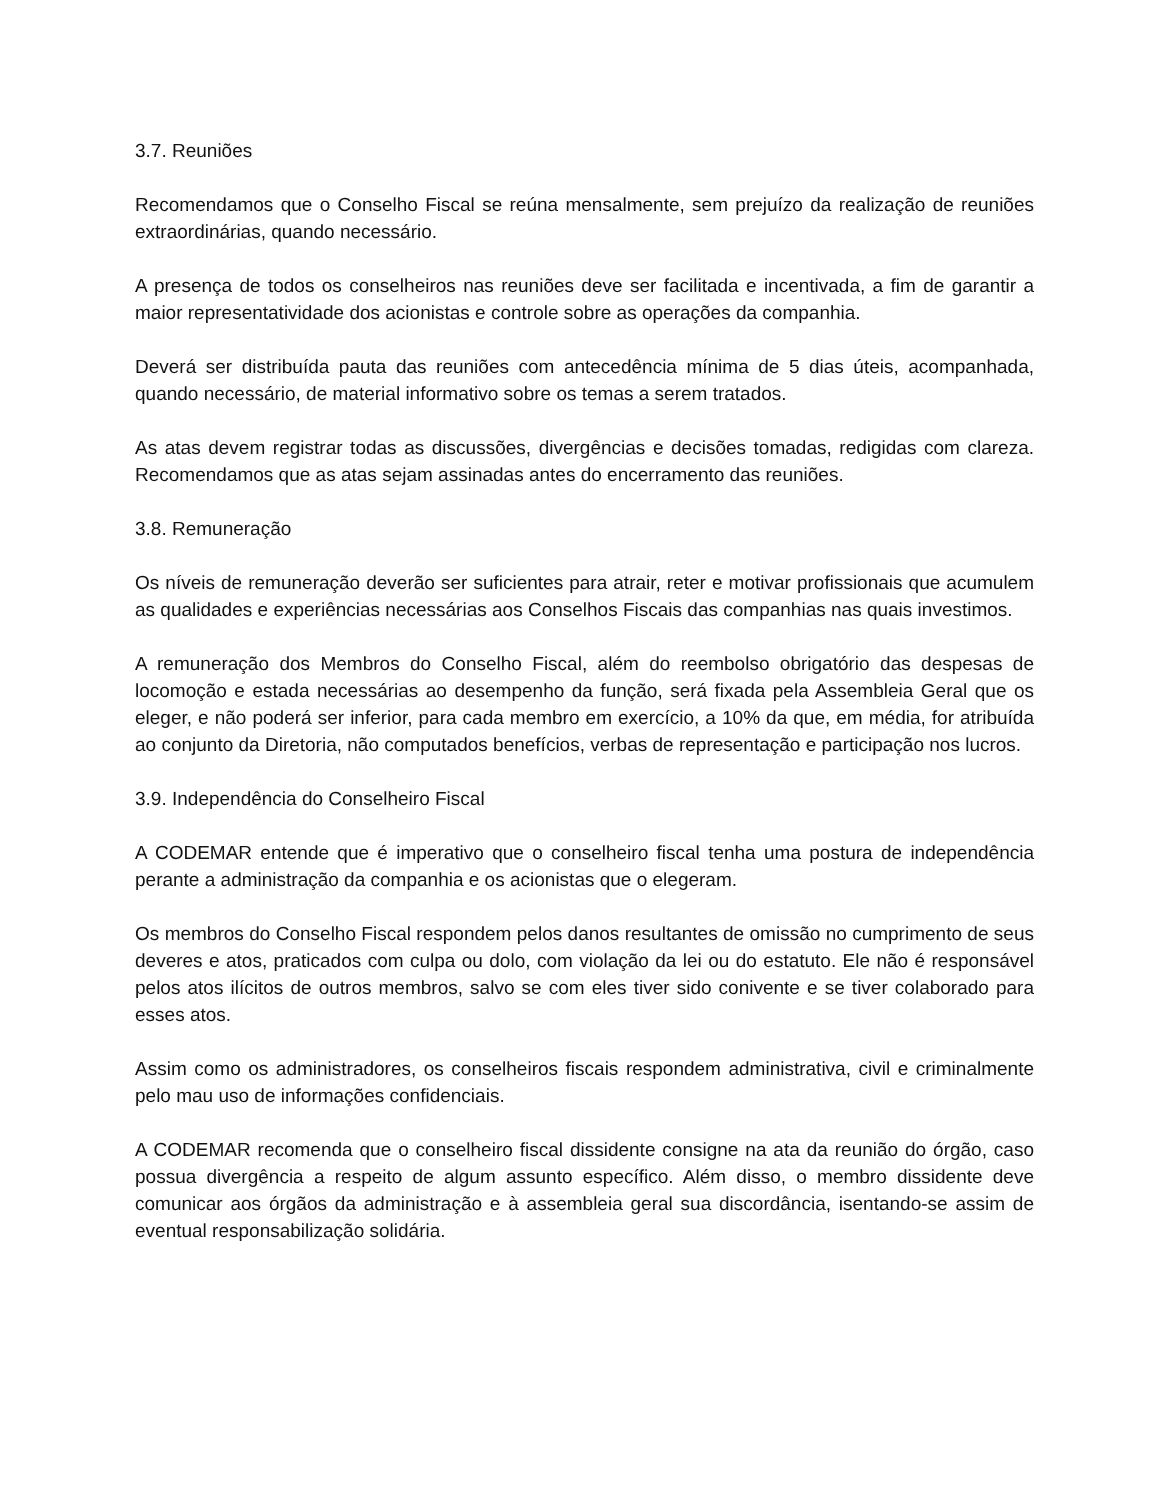3.7. Reuniões
Recomendamos que o Conselho Fiscal se reúna mensalmente, sem prejuízo da realização de reuniões extraordinárias, quando necessário.
A presença de todos os conselheiros nas reuniões deve ser facilitada e incentivada, a fim de garantir a maior representatividade dos acionistas e controle sobre as operações da companhia.
Deverá ser distribuída pauta das reuniões com antecedência mínima de 5 dias úteis, acompanhada, quando necessário, de material informativo sobre os temas a serem tratados.
As atas devem registrar todas as discussões, divergências e decisões tomadas, redigidas com clareza. Recomendamos que as atas sejam assinadas antes do encerramento das reuniões.
3.8. Remuneração
Os níveis de remuneração deverão ser suficientes para atrair, reter e motivar profissionais que acumulem as qualidades e experiências necessárias aos Conselhos Fiscais das companhias nas quais investimos.
A remuneração dos Membros do Conselho Fiscal, além do reembolso obrigatório das despesas de locomoção e estada necessárias ao desempenho da função, será fixada pela Assembleia Geral que os eleger, e não poderá ser inferior, para cada membro em exercício, a 10% da que, em média, for atribuída ao conjunto da Diretoria, não computados benefícios, verbas de representação e participação nos lucros.
3.9. Independência do Conselheiro Fiscal
A CODEMAR entende que é imperativo que o conselheiro fiscal tenha uma postura de independência perante a administração da companhia e os acionistas que o elegeram.
Os membros do Conselho Fiscal respondem pelos danos resultantes de omissão no cumprimento de seus deveres e atos, praticados com culpa ou dolo, com violação da lei ou do estatuto. Ele não é responsável pelos atos ilícitos de outros membros, salvo se com eles tiver sido conivente e se tiver colaborado para esses atos.
Assim como os administradores, os conselheiros fiscais respondem administrativa, civil e criminalmente pelo mau uso de informações confidenciais.
A CODEMAR recomenda que o conselheiro fiscal dissidente consigne na ata da reunião do órgão, caso possua divergência a respeito de algum assunto específico. Além disso, o membro dissidente deve comunicar aos órgãos da administração e à assembleia geral sua discordância, isentando-se assim de eventual responsabilização solidária.